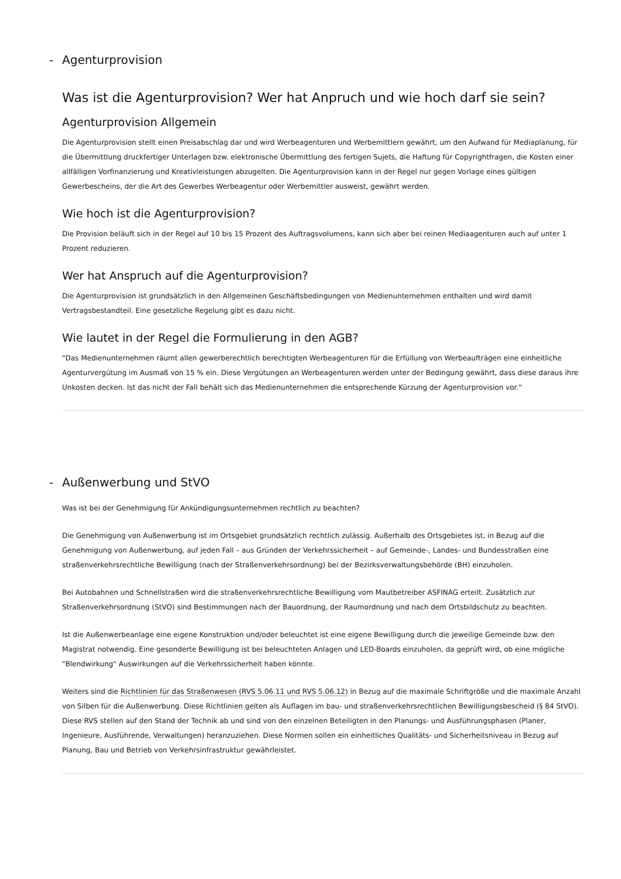- Agenturprovision
Was ist die Agenturprovision? Wer hat Anpruch und wie hoch darf sie sein?
Agenturprovision Allgemein
Die Agenturprovision stellt einen Preisabschlag dar und wird Werbeagenturen und Werbemittlern gewährt, um den Aufwand für Mediaplanung, für die Übermittlung druckfertiger Unterlagen bzw. elektronische Übermittlung des fertigen Sujets, die Haftung für Copyrightfragen, die Kosten einer allfälligen Vorfinanzierung und Kreativleistungen abzugelten. Die Agenturprovision kann in der Regel nur gegen Vorlage eines gültigen Gewerbescheins, der die Art des Gewerbes Werbeagentur oder Werbemittler ausweist, gewährt werden.
Wie hoch ist die Agenturprovision?
Die Provision beläuft sich in der Regel auf 10 bis 15 Prozent des Auftragsvolumens, kann sich aber bei reinen Mediaagenturen auch auf unter 1 Prozent reduzieren.
Wer hat Anspruch auf die Agenturprovision?
Die Agenturprovision ist grundsätzlich in den Allgemeinen Geschäftsbedingungen von Medienunternehmen enthalten und wird damit Vertragsbestandteil. Eine gesetzliche Regelung gibt es dazu nicht.
Wie lautet in der Regel die Formulierung in den AGB?
"Das Medienunternehmen räumt allen gewerberechtlich berechtigten Werbeagenturen für die Erfüllung von Werbeaufträgen eine einheitliche Agenturvergütung im Ausmaß von 15 % ein. Diese Vergütungen an Werbeagenturen werden unter der Bedingung gewährt, dass diese daraus ihre Unkosten decken. Ist das nicht der Fall behält sich das Medienunternehmen die entsprechende Kürzung der Agenturprovision vor."
- Außenwerbung und StVO
Was ist bei der Genehmigung für Ankündigungsunternehmen rechtlich zu beachten?
Die Genehmigung von Außenwerbung ist im Ortsgebiet grundsätzlich rechtlich zulässig. Außerhalb des Ortsgebietes ist, in Bezug auf die Genehmigung von Außenwerbung, auf jeden Fall – aus Gründen der Verkehrssicherheit – auf Gemeinde-, Landes- und Bundesstraßen eine straßenverkehrsrechtliche Bewilligung (nach der Straßenverkehrsordnung) bei der Bezirksverwaltungsbehörde (BH) einzuholen.
Bei Autobahnen und Schnellstraßen wird die straßenverkehrsrechtliche Bewilligung vom Mautbetreiber ASFINAG erteilt. Zusätzlich zur Straßenverkehrsordnung (StVO) sind Bestimmungen nach der Bauordnung, der Raumordnung und nach dem Ortsbildschutz zu beachten.
Ist die Außenwerbeanlage eine eigene Konstruktion und/oder beleuchtet ist eine eigene Bewilligung durch die jeweilige Gemeinde bzw. den Magistrat notwendig. Eine gesonderte Bewilligung ist bei beleuchteten Anlagen und LED-Boards einzuholen, da geprüft wird, ob eine mögliche "Blendwirkung" Auswirkungen auf die Verkehrssicherheit haben könnte.
Weiters sind die Richtlinien für das Straßenwesen (RVS 5.06.11 und RVS 5.06.12) in Bezug auf die maximale Schriftgröße und die maximale Anzahl von Silben für die Außenwerbung. Diese Richtlinien gelten als Auflagen im bau- und straßenverkehrsrechtlichen Bewilligungsbescheid (§ 84 StVO). Diese RVS stellen auf den Stand der Technik ab und sind von den einzelnen Beteiligten in den Planungs- und Ausführungsphasen (Planer, Ingenieure, Ausführende, Verwaltungen) heranzuziehen. Diese Normen sollen ein einheitliches Qualitäts- und Sicherheitsniveau in Bezug auf Planung, Bau und Betrieb von Verkehrsinfrastruktur gewährleistet.